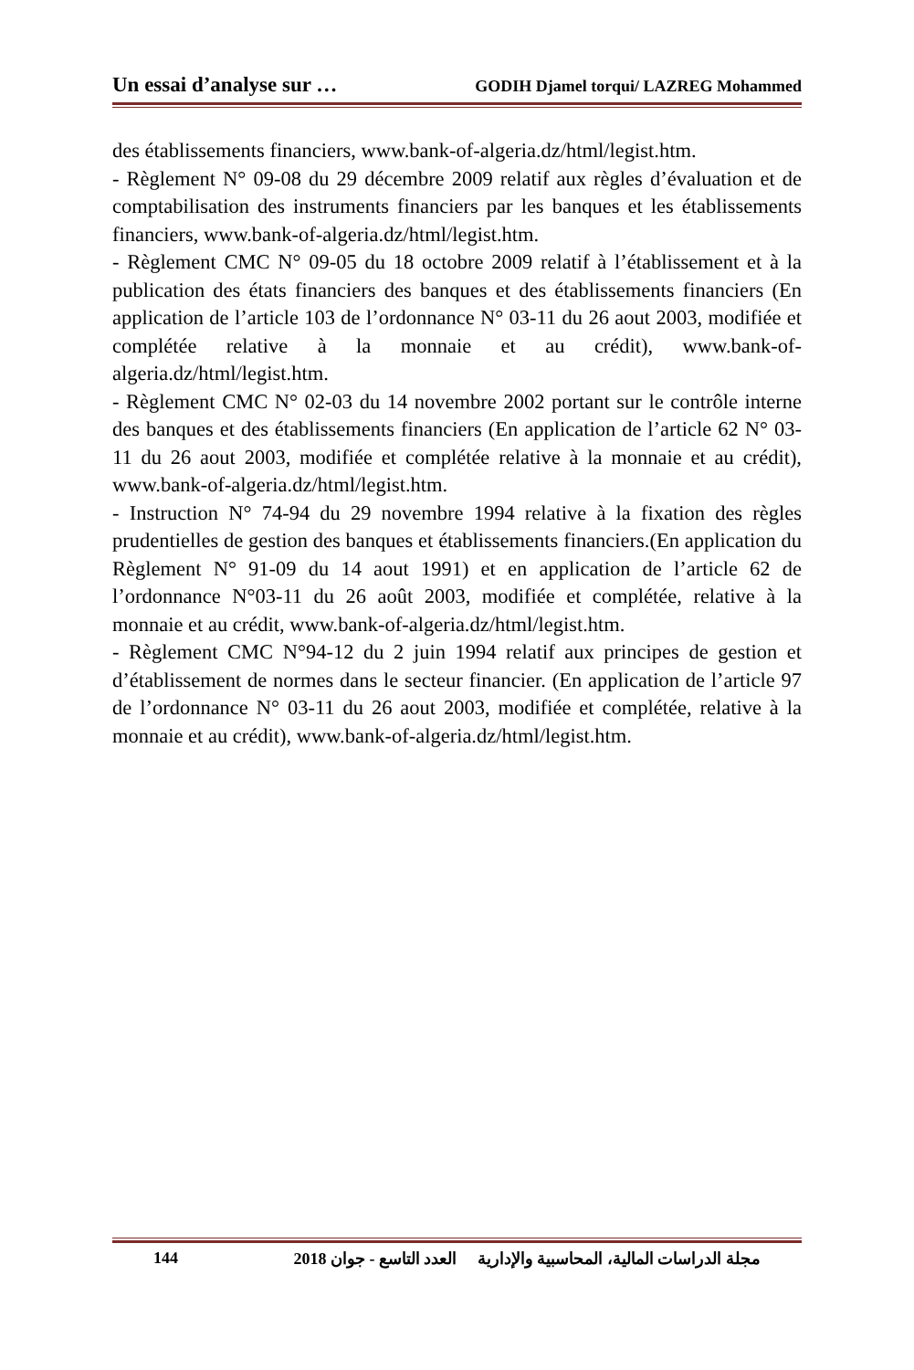Un essai d’analyse sur … GODIH Djamel torqui/ LAZREG Mohammed
des établissements financiers, www.bank-of-algeria.dz/html/legist.htm.
- Règlement N° 09-08 du 29 décembre 2009 relatif aux règles d’évaluation et de comptabilisation des instruments financiers par les banques et les établissements financiers, www.bank-of-algeria.dz/html/legist.htm.
- Règlement CMC N° 09-05 du 18 octobre 2009 relatif à l’établissement et à la publication des états financiers des banques et des établissements financiers (En application de l’article 103 de l’ordonnance N° 03-11 du 26 aout 2003, modifiée et complétée relative à la monnaie et au crédit), www.bank-of-algeria.dz/html/legist.htm.
- Règlement CMC N° 02-03 du 14 novembre 2002 portant sur le contrôle interne des banques et des établissements financiers (En application de l’article 62 N° 03-11 du 26 aout 2003, modifiée et complétée relative à la monnaie et au crédit), www.bank-of-algeria.dz/html/legist.htm.
- Instruction N° 74-94 du 29 novembre 1994 relative à la fixation des règles prudentielles de gestion des banques et établissements financiers.(En application du Règlement N° 91-09 du 14 aout 1991) et en application de l’article 62 de l’ordonnance N°03-11 du 26 août 2003, modifiée et complétée, relative à la monnaie et au crédit, www.bank-of-algeria.dz/html/legist.htm.
- Règlement CMC N°94-12 du 2 juin 1994 relatif aux principes de gestion et d’établissement de normes dans le secteur financier. (En application de l’article 97 de l’ordonnance N° 03-11 du 26 aout 2003, modifiée et complétée, relative à la monnaie et au crédit), www.bank-of-algeria.dz/html/legist.htm.
144 مجلة الدراسات المالية، المحاسبية والإدارية العدد التاسع - جوان 2018